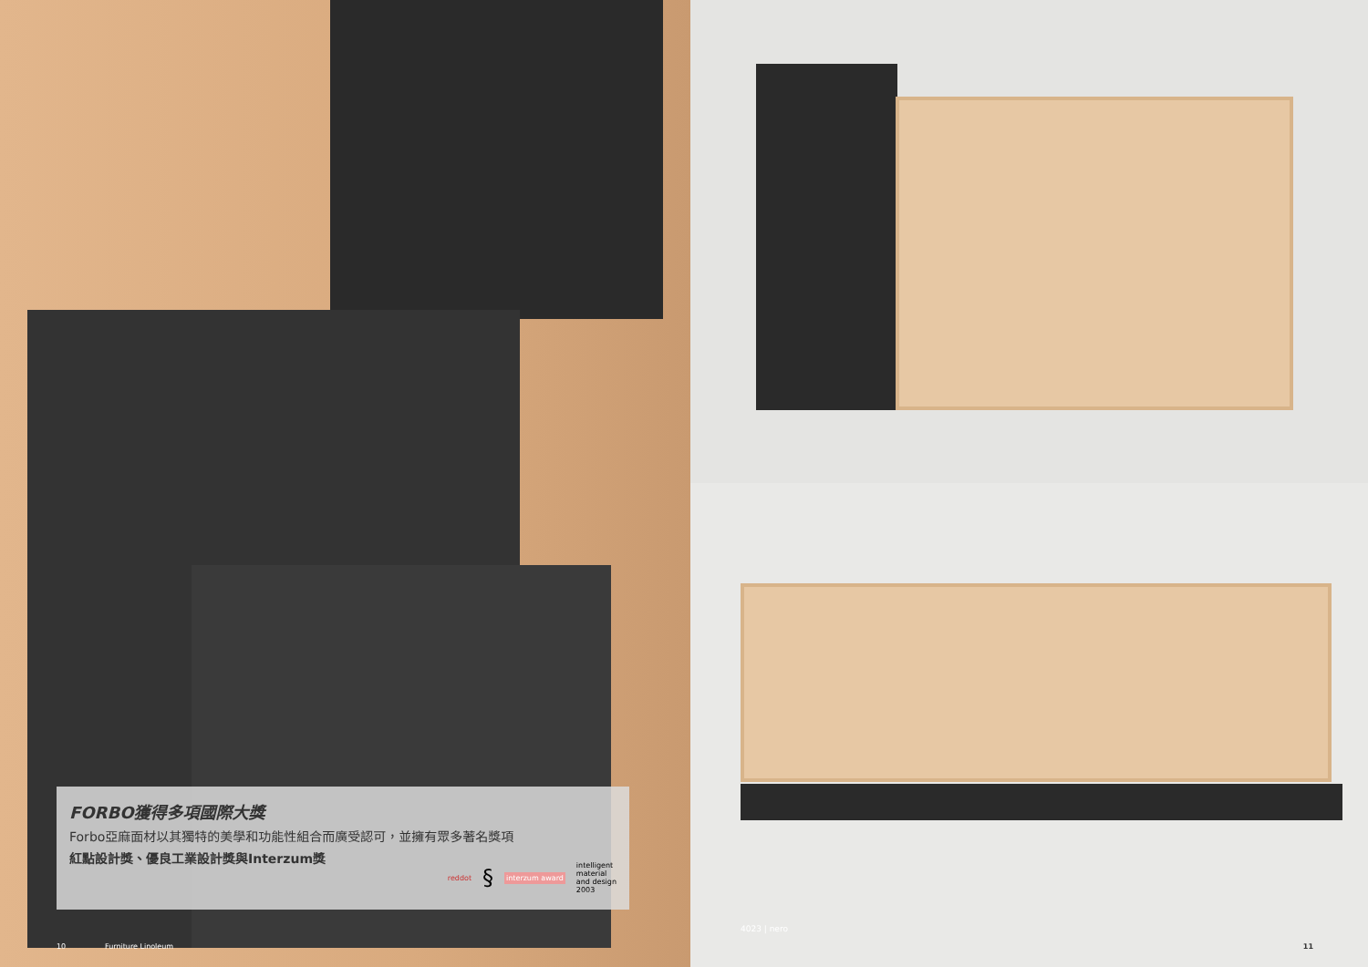FORBO獲得多項國際大獎
Forbo亞麻面材以其獨特的美學和功能性組合而廣受認可，並擁有眾多著名獎項
紅點設計獎、優良工業設計獎與Interzum獎
reddot § interzum award intelligent
material
and design
2003
10 Furniture Linoleum
4023 | nero
11